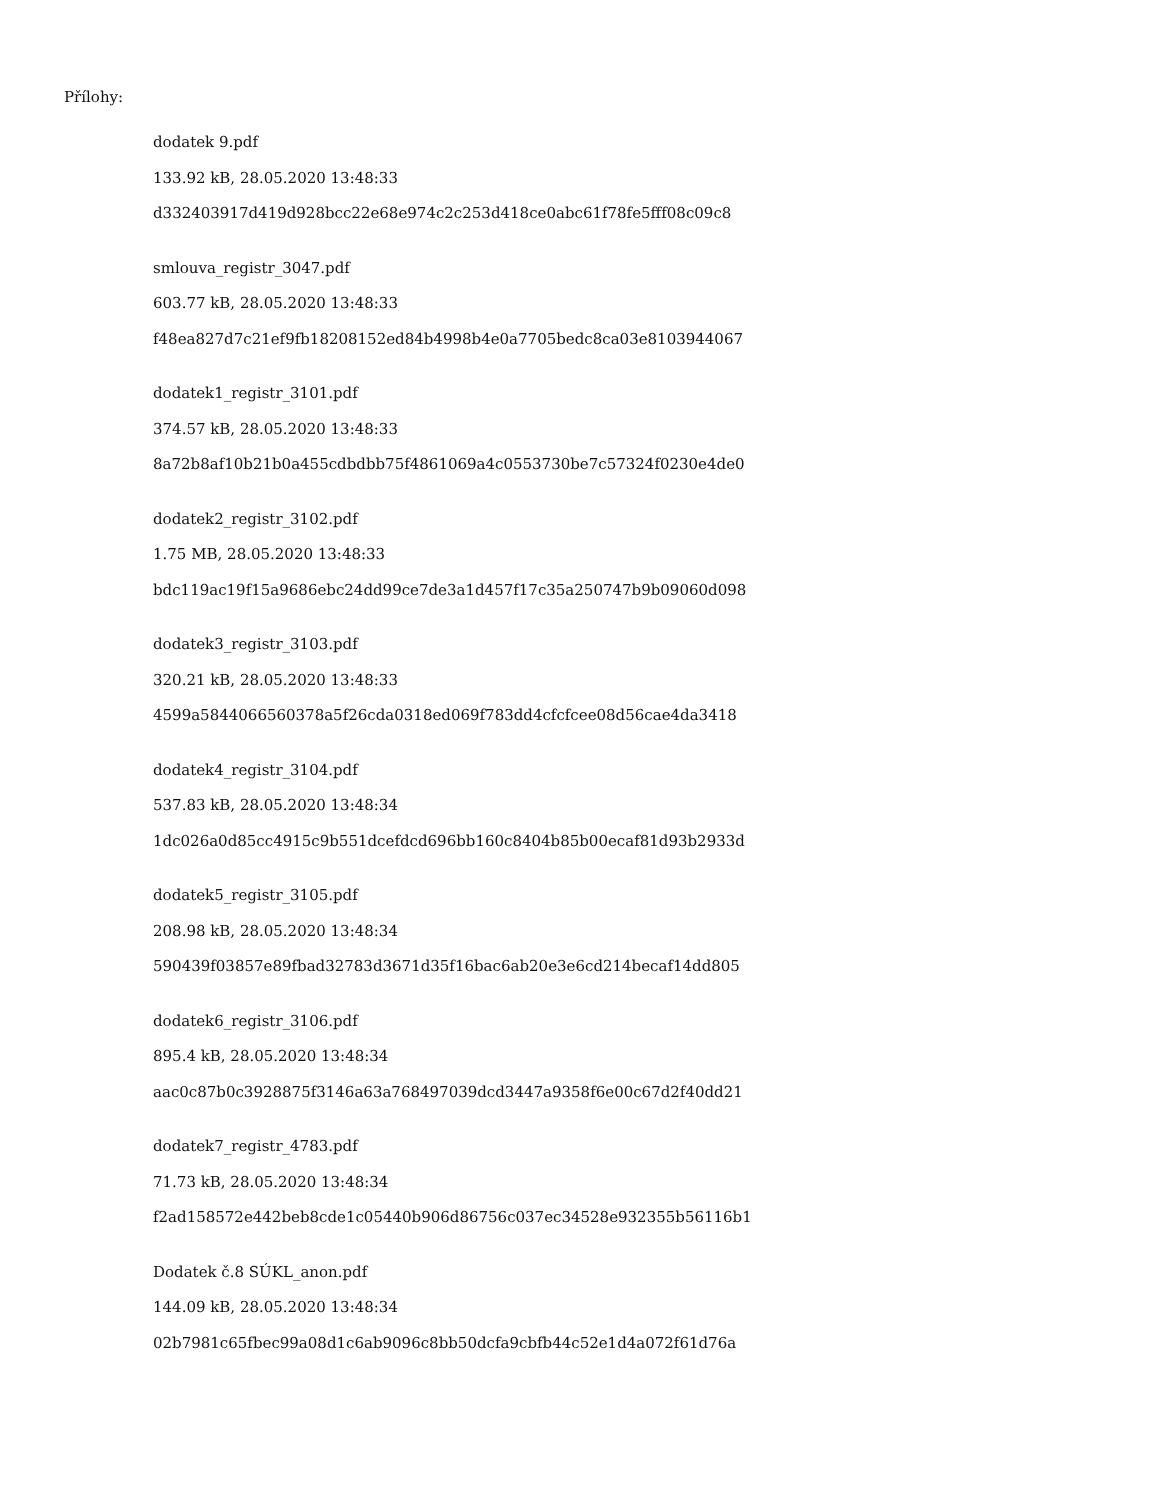Přílohy:
dodatek 9.pdf
133.92 kB, 28.05.2020 13:48:33
d332403917d419d928bcc22e68e974c2c253d418ce0abc61f78fe5fff08c09c8
smlouva_registr_3047.pdf
603.77 kB, 28.05.2020 13:48:33
f48ea827d7c21ef9fb18208152ed84b4998b4e0a7705bedc8ca03e8103944067
dodatek1_registr_3101.pdf
374.57 kB, 28.05.2020 13:48:33
8a72b8af10b21b0a455cdbdbb75f4861069a4c0553730be7c57324f0230e4de0
dodatek2_registr_3102.pdf
1.75 MB, 28.05.2020 13:48:33
bdc119ac19f15a9686ebc24dd99ce7de3a1d457f17c35a250747b9b09060d098
dodatek3_registr_3103.pdf
320.21 kB, 28.05.2020 13:48:33
4599a5844066560378a5f26cda0318ed069f783dd4cfcfcee08d56cae4da3418
dodatek4_registr_3104.pdf
537.83 kB, 28.05.2020 13:48:34
1dc026a0d85cc4915c9b551dcefdcd696bb160c8404b85b00ecaf81d93b2933d
dodatek5_registr_3105.pdf
208.98 kB, 28.05.2020 13:48:34
590439f03857e89fbad32783d3671d35f16bac6ab20e3e6cd214becaf14dd805
dodatek6_registr_3106.pdf
895.4 kB, 28.05.2020 13:48:34
aac0c87b0c3928875f3146a63a768497039dcd3447a9358f6e00c67d2f40dd21
dodatek7_registr_4783.pdf
71.73 kB, 28.05.2020 13:48:34
f2ad158572e442beb8cde1c05440b906d86756c037ec34528e932355b56116b1
Dodatek č.8 SÚKL_anon.pdf
144.09 kB, 28.05.2020 13:48:34
02b7981c65fbec99a08d1c6ab9096c8bb50dcfa9cbfb44c52e1d4a072f61d76a